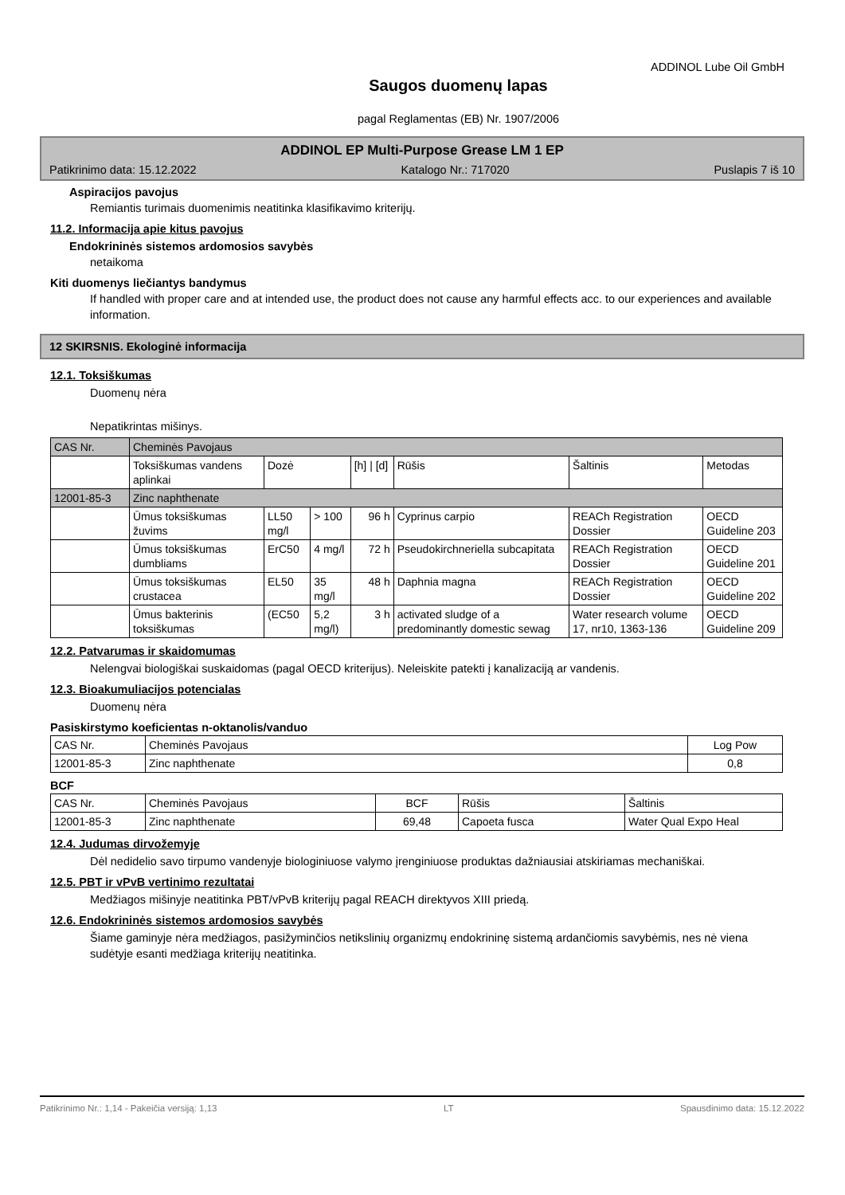ADDINOL Lube Oil GmbH
Saugos duomenų lapas
pagal Reglamentas (EB) Nr. 1907/2006
ADDINOL EP Multi-Purpose Grease LM 1 EP
Patikrinimo data: 15.12.2022 Katalogo Nr.: 717020 Puslapis 7 iš 10
Aspiracijos pavojus
Remiantis turimais duomenimis neatitinka klasifikavimo kriterijų.
11.2. Informacija apie kitus pavojus
Endokrininės sistemos ardomosios savybės
netaikoma
Kiti duomenys liečiantys bandymus
If handled with proper care and at intended use, the product does not cause any harmful effects acc. to our experiences and available information.
12 SKIRSNIS. Ekologinė informacija
12.1. Toksiškumas
Duomenų nėra
Nepatikrintas mišinys.
| CAS Nr. | Cheminės Pavojaus | | | | | | |
| | Toksiškumas vandens aplinkai | Dozė | | [h] / [d] | Rūšis | Šaltinis | Metodas |
| 12001-85-3 | Zinc naphthenate | | | | | | |
| | Ūmus toksiškumas žuvims | LL50 mg/l | > 100 | 96 h | Cyprinus carpio | REACh Registration Dossier | OECD Guideline 203 |
| | Ūmus toksiškumas dumbliams | ErC50 | 4 mg/l | 72 h | Pseudokirchneriella subcapitata | REACh Registration Dossier | OECD Guideline 201 |
| | Ūmus toksiškumas crustacea | EL50 | 35 mg/l | 48 h | Daphnia magna | REACh Registration Dossier | OECD Guideline 202 |
| | Ūmus bakterinis toksiškumas | (EC50 | 5,2 mg/l) | 3 h | activated sludge of a predominantly domestic sewag | Water research volume 17, nr10, 1363-136 | OECD Guideline 209 |
12.2. Patvarumas ir skaidomumas
Nelengvai biologiškai suskaidomas (pagal OECD kriterijus). Neleiskite patekti į kanalizaciją ar vandenis.
12.3. Bioakumuliacijos potencialas
Duomenų nėra
Pasiskirstymo koeficientas n-oktanolis/vanduo
| CAS Nr. | Cheminės Pavojaus | Log Pow |
| 12001-85-3 | Zinc naphthenate | 0,8 |
BCF
| CAS Nr. | Cheminės Pavojaus | BCF | Rūšis | Šaltinis |
| 12001-85-3 | Zinc naphthenate | 69,48 | Capoeta fusca | Water Qual Expo Heal |
12.4. Judumas dirvožemyje
Dėl nedidelio savo tirpumo vandenyje biologiniuose valymo įrenginiuose produktas dažniausiai atskiriamas mechaniškai.
12.5. PBT ir vPvB vertinimo rezultatai
Medžiagos mišinyje neatitinka PBT/vPvB kriterijų pagal REACH direktyvos XIII priedą.
12.6. Endokrininės sistemos ardomosios savybės
Šiame gaminyje nėra medžiagos, pasižyminčios netikslinių organizmų endokrininę sistemą ardančiomis savybėmis, nes nė viena sudėtyje esanti medžiaga kriterijų neatitinka.
Patikrinimo Nr.: 1,14 - Pakeičia versiją: 1,13 LT Spausdinimo data: 15.12.2022